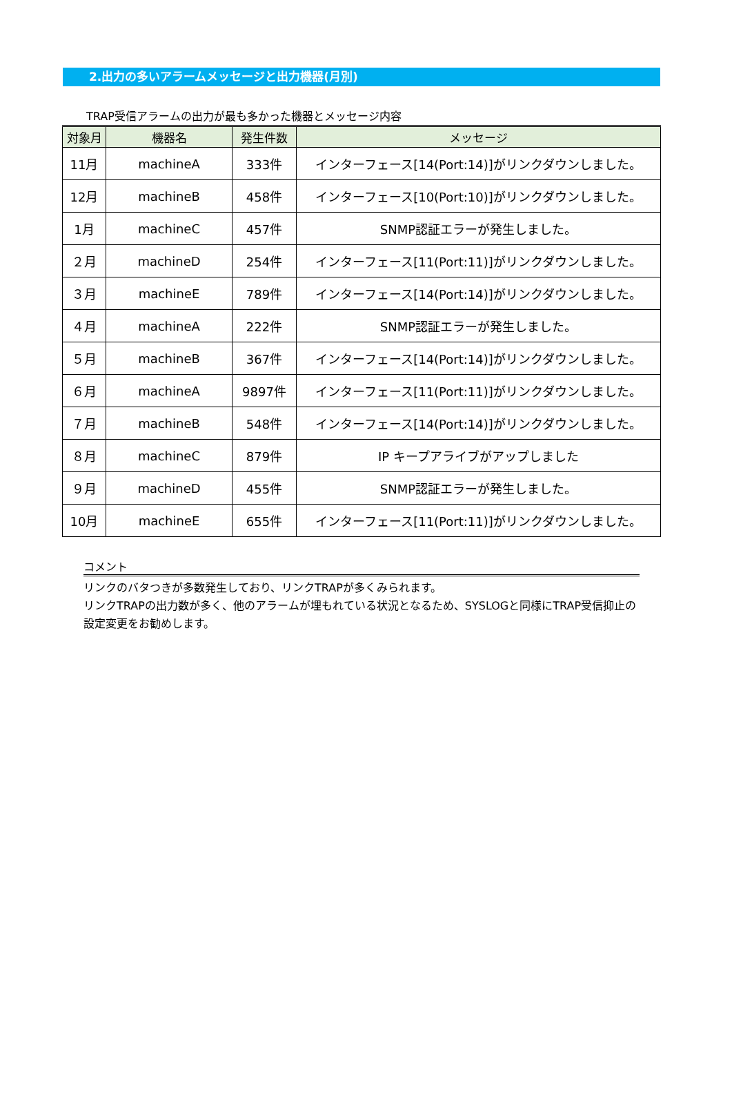2.出力の多いアラームメッセージと出力機器(月別)
TRAP受信アラームの出力が最も多かった機器とメッセージ内容
| 対象月 | 機器名 | 発生件数 | メッセージ |
| --- | --- | --- | --- |
| 11月 | machineA | 333件 | インターフェース[14(Port:14)]がリンクダウンしました。 |
| 12月 | machineB | 458件 | インターフェース[10(Port:10)]がリンクダウンしました。 |
| 1月 | machineC | 457件 | SNMP認証エラーが発生しました。 |
| ２月 | machineD | 254件 | インターフェース[11(Port:11)]がリンクダウンしました。 |
| ３月 | machineE | 789件 | インターフェース[14(Port:14)]がリンクダウンしました。 |
| ４月 | machineA | 222件 | SNMP認証エラーが発生しました。 |
| ５月 | machineB | 367件 | インターフェース[14(Port:14)]がリンクダウンしました。 |
| ６月 | machineA | 9897件 | インターフェース[11(Port:11)]がリンクダウンしました。 |
| ７月 | machineB | 548件 | インターフェース[14(Port:14)]がリンクダウンしました。 |
| ８月 | machineC | 879件 | IP キープアライブがアップしました |
| ９月 | machineD | 455件 | SNMP認証エラーが発生しました。 |
| 10月 | machineE | 655件 | インターフェース[11(Port:11)]がリンクダウンしました。 |
コメント
リンクのバタつきが多数発生しており、リンクTRAPが多くみられます。
リンクTRAPの出力数が多く、他のアラームが埋もれている状況となるため、SYSLOGと同様にTRAP受信抑止の設定変更をお勧めします。